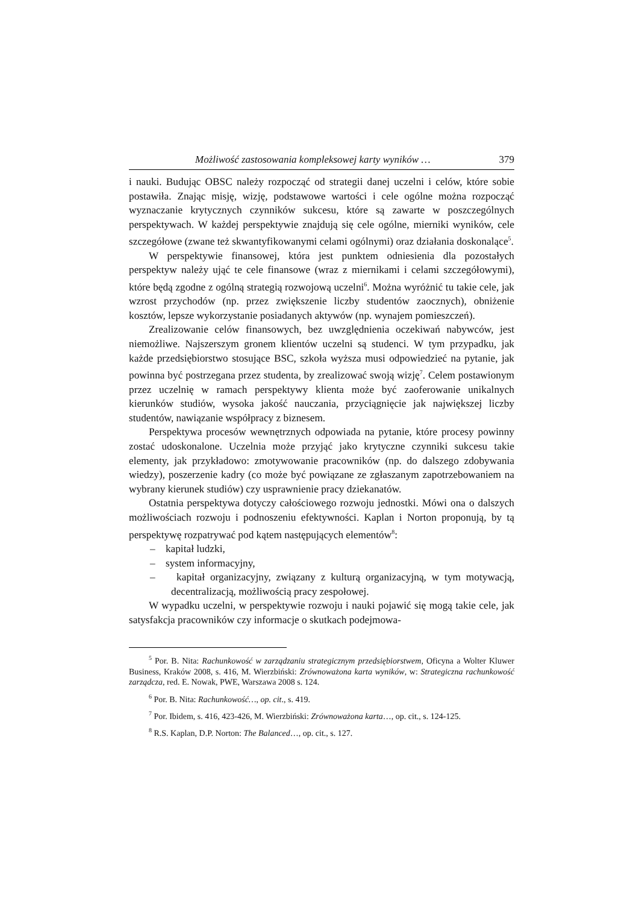Możliwość zastosowania kompleksowej karty wyników … 379
i nauki. Budując OBSC należy rozpocząć od strategii danej uczelni i celów, które sobie postawiła. Znając misję, wizję, podstawowe wartości i cele ogólne można rozpocząć wyznaczanie krytycznych czynników sukcesu, które są zawarte w poszczególnych perspektywach. W każdej perspektywie znajdują się cele ogólne, mierniki wyników, cele szczegółowe (zwane też skwantyfikowanymi celami ogólnymi) oraz działania doskonalące<sup>5</sup>.
W perspektywie finansowej, która jest punktem odniesienia dla pozostałych perspektyw należy ująć te cele finansowe (wraz z miernikami i celami szczegółowymi), które będą zgodne z ogólną strategią rozwojową uczelni<sup>6</sup>. Można wyróżnić tu takie cele, jak wzrost przychodów (np. przez zwiększenie liczby studentów zaocznych), obniżenie kosztów, lepsze wykorzystanie posiadanych aktywów (np. wynajem pomieszczeń).
Zrealizowanie celów finansowych, bez uwzględnienia oczekiwań nabywców, jest niemożliwe. Najszerszym gronem klientów uczelni są studenci. W tym przypadku, jak każde przedsiębiorstwo stosujące BSC, szkoła wyższa musi odpowiedzieć na pytanie, jak powinna być postrzegana przez studenta, by zrealizować swoją wizję<sup>7</sup>. Celem postawionym przez uczelnię w ramach perspektywy klienta może być zaoferowanie unikalnych kierunków studiów, wysoka jakość nauczania, przyciągnięcie jak największej liczby studentów, nawiązanie współpracy z biznesem.
Perspektywa procesów wewnętrznych odpowiada na pytanie, które procesy powinny zostać udoskonalone. Uczelnia może przyjąć jako krytyczne czynniki sukcesu takie elementy, jak przykładowo: zmotywowanie pracowników (np. do dalszego zdobywania wiedzy), poszerzenie kadry (co może być powiązane ze zgłaszanym zapotrzebowaniem na wybrany kierunek studiów) czy usprawnienie pracy dziekanatów.
Ostatnia perspektywa dotyczy całościowego rozwoju jednostki. Mówi ona o dalszych możliwościach rozwoju i podnoszeniu efektywności. Kaplan i Norton proponują, by tą perspektywę rozpatrywać pod kątem następujących elementów<sup>8</sup>:
– kapitał ludzki,
– system informacyjny,
– kapitał organizacyjny, związany z kulturą organizacyjną, w tym motywacją, decentralizacją, możliwością pracy zespołowej.
W wypadku uczelni, w perspektywie rozwoju i nauki pojawić się mogą takie cele, jak satysfakcja pracowników czy informacje o skutkach podejmowa-
<sup>5</sup> Por. B. Nita: Rachunkowość w zarządzaniu strategicznym przedsiębiorstwem, Oficyna a Wolter Kluwer Business, Kraków 2008, s. 416, M. Wierzbiński: Zrównoważona karta wyników, w: Strategiczna rachunkowość zarządcza, red. E. Nowak, PWE, Warszawa 2008 s. 124.
<sup>6</sup> Por. B. Nita: Rachunkowość…, op. cit., s. 419.
<sup>7</sup> Por. Ibidem, s. 416, 423-426, M. Wierzbiński: Zrównoważona karta…, op. cit., s. 124-125.
<sup>8</sup> R.S. Kaplan, D.P. Norton: The Balanced…, op. cit., s. 127.